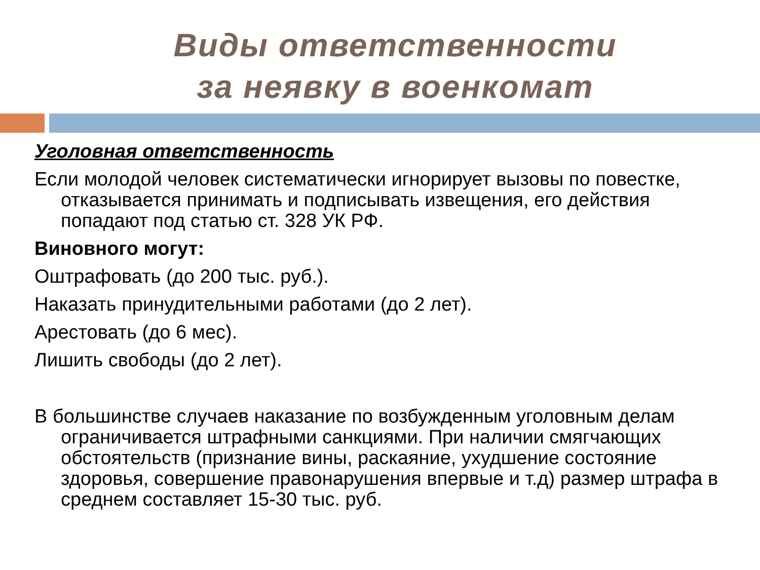Виды ответственности
за неявку в военкомат
Уголовная ответственность
Если молодой человек систематически игнорирует вызовы по повестке, отказывается принимать и подписывать извещения, его действия попадают под статью ст. 328 УК РФ.
Виновного могут:
Оштрафовать (до 200 тыс. руб.).
Наказать принудительными работами (до 2 лет).
Арестовать (до 6 мес).
Лишить свободы (до 2 лет).
В большинстве случаев наказание по возбужденным уголовным делам ограничивается штрафными санкциями. При наличии смягчающих обстоятельств (признание вины, раскаяние, ухудшение состояние здоровья, совершение правонарушения впервые и т.д) размер штрафа в среднем составляет 15-30 тыс. руб.